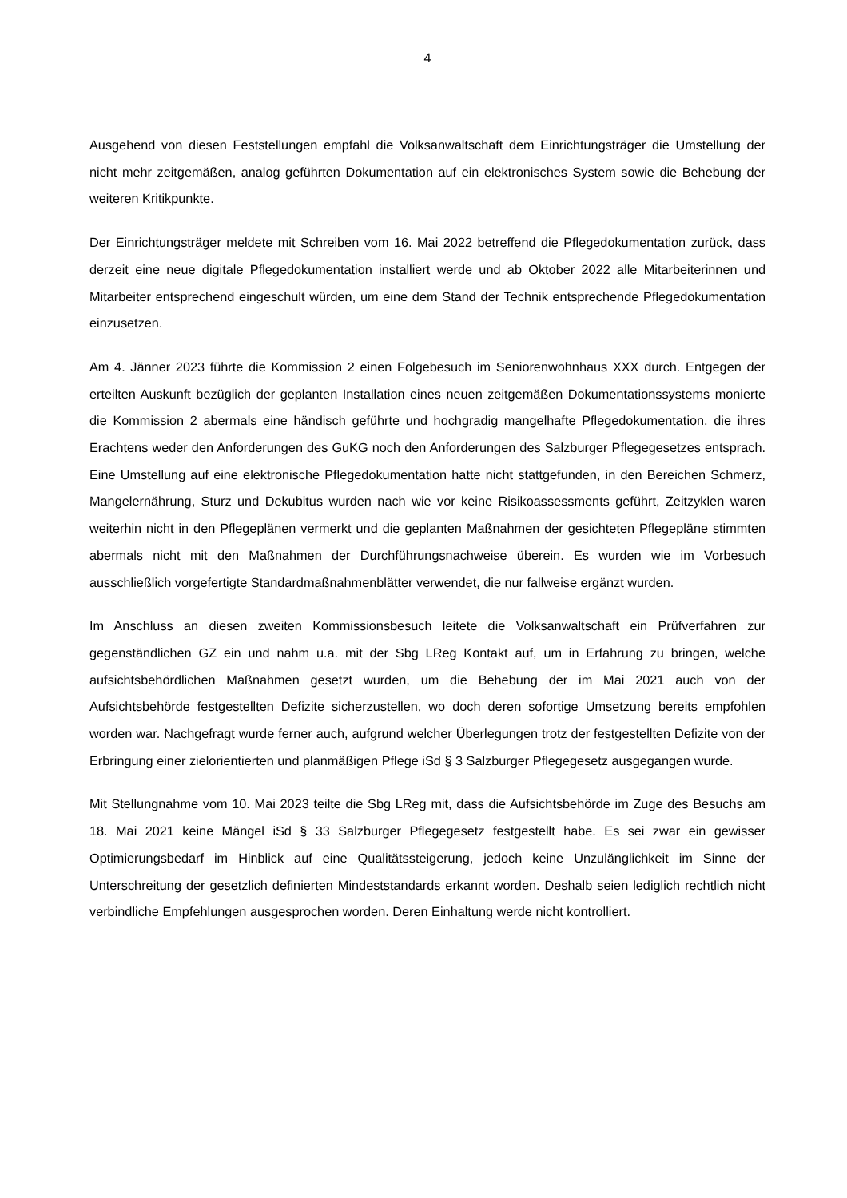4
Ausgehend von diesen Feststellungen empfahl die Volksanwaltschaft dem Einrichtungsträger die Umstellung der nicht mehr zeitgemäßen, analog geführten Dokumentation auf ein elektronisches System sowie die Behebung der weiteren Kritikpunkte.
Der Einrichtungsträger meldete mit Schreiben vom 16. Mai 2022 betreffend die Pflegedokumentation zurück, dass derzeit eine neue digitale Pflegedokumentation installiert werde und ab Oktober 2022 alle Mitarbeiterinnen und Mitarbeiter entsprechend eingeschult würden, um eine dem Stand der Technik entsprechende Pflegedokumentation einzusetzen.
Am 4. Jänner 2023 führte die Kommission 2 einen Folgebesuch im Seniorenwohnhaus XXX durch. Entgegen der erteilten Auskunft bezüglich der geplanten Installation eines neuen zeitgemäßen Dokumentationssystems monierte die Kommission 2 abermals eine händisch geführte und hochgradig mangelhafte Pflegedokumentation, die ihres Erachtens weder den Anforderungen des GuKG noch den Anforderungen des Salzburger Pflegegesetzes entsprach. Eine Umstellung auf eine elektronische Pflegedokumentation hatte nicht stattgefunden, in den Bereichen Schmerz, Mangelernährung, Sturz und Dekubitus wurden nach wie vor keine Risikoassessments geführt, Zeitzyklen waren weiterhin nicht in den Pflegeplänen vermerkt und die geplanten Maßnahmen der gesichteten Pflegepläne stimmten abermals nicht mit den Maßnahmen der Durchführungsnachweise überein. Es wurden wie im Vorbesuch ausschließlich vorgefertigte Standardmaßnahmenblätter verwendet, die nur fallweise ergänzt wurden.
Im Anschluss an diesen zweiten Kommissionsbesuch leitete die Volksanwaltschaft ein Prüfverfahren zur gegenständlichen GZ ein und nahm u.a. mit der Sbg LReg Kontakt auf, um in Erfahrung zu bringen, welche aufsichtsbehördlichen Maßnahmen gesetzt wurden, um die Behebung der im Mai 2021 auch von der Aufsichtsbehörde festgestellten Defizite sicherzustellen, wo doch deren sofortige Umsetzung bereits empfohlen worden war. Nachgefragt wurde ferner auch, aufgrund welcher Überlegungen trotz der festgestellten Defizite von der Erbringung einer zielorientierten und planmäßigen Pflege iSd § 3 Salzburger Pflegegesetz ausgegangen wurde.
Mit Stellungnahme vom 10. Mai 2023 teilte die Sbg LReg mit, dass die Aufsichtsbehörde im Zuge des Besuchs am 18. Mai 2021 keine Mängel iSd § 33 Salzburger Pflegegesetz festgestellt habe. Es sei zwar ein gewisser Optimierungsbedarf im Hinblick auf eine Qualitätssteigerung, jedoch keine Unzulänglichkeit im Sinne der Unterschreitung der gesetzlich definierten Mindeststandards erkannt worden. Deshalb seien lediglich rechtlich nicht verbindliche Empfehlungen ausgesprochen worden. Deren Einhaltung werde nicht kontrolliert.